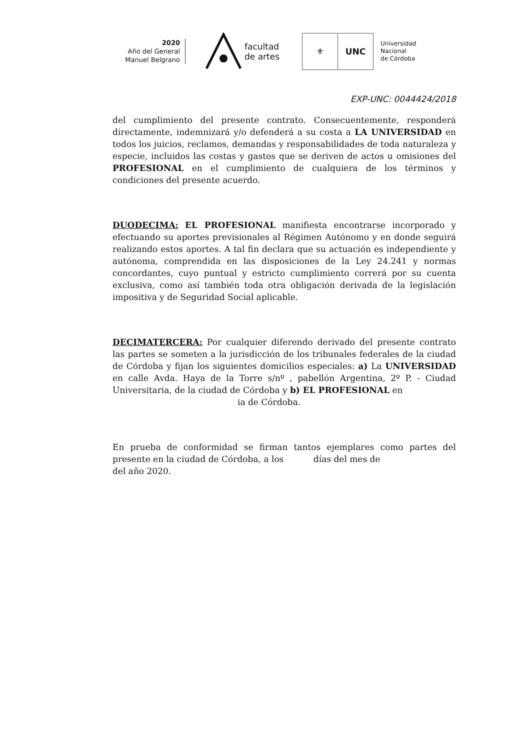2020
Año del General
Manuel Belgrano
facultad
de artes
⚜ UNC
Universidad
Nacional
de Córdoba
EXP-UNC: 0044424/2018
del cumplimiento del presente contrato. Consecuentemente, responderá directamente, indemnizará y/o defenderá a su costa a LA UNIVERSIDAD en todos los juicios, reclamos, demandas y responsabilidades de toda naturaleza y especie, incluidos las costas y gastos que se deriven de actos u omisiones del PROFESIONAL en el cumplimiento de cualquiera de los términos y condiciones del presente acuerdo.
DUODECIMA: EL PROFESIONAL manifiesta encontrarse incorporado y efectuando su aportes previsionales al Régimen Autónomo y en donde seguirá realizando estos aportes. A tal fin declara que su actuación es independiente y autónoma, comprendida en las disposiciones de la Ley 24.241 y normas concordantes, cuyo puntual y estricto cumplimiento correrá por su cuenta exclusiva, como así también toda otra obligación derivada de la legislación impositiva y de Seguridad Social aplicable.
DECIMATERCERA: Por cualquier diferendo derivado del presente contrato las partes se someten a la jurisdicción de los tribunales federales de la ciudad de Córdoba y fijan los siguientes domicilios especiales: a) La UNIVERSIDAD en calle Avda. Haya de la Torre s/nº , pabellón Argentina, 2º P. - Ciudad Universitaria, de la ciudad de Córdoba y b) EL PROFESIONAL en
ia de Córdoba.
En prueba de conformidad se firman tantos ejemplares como partes del presente en la ciudad de Córdoba, a los días del mes de del año 2020.